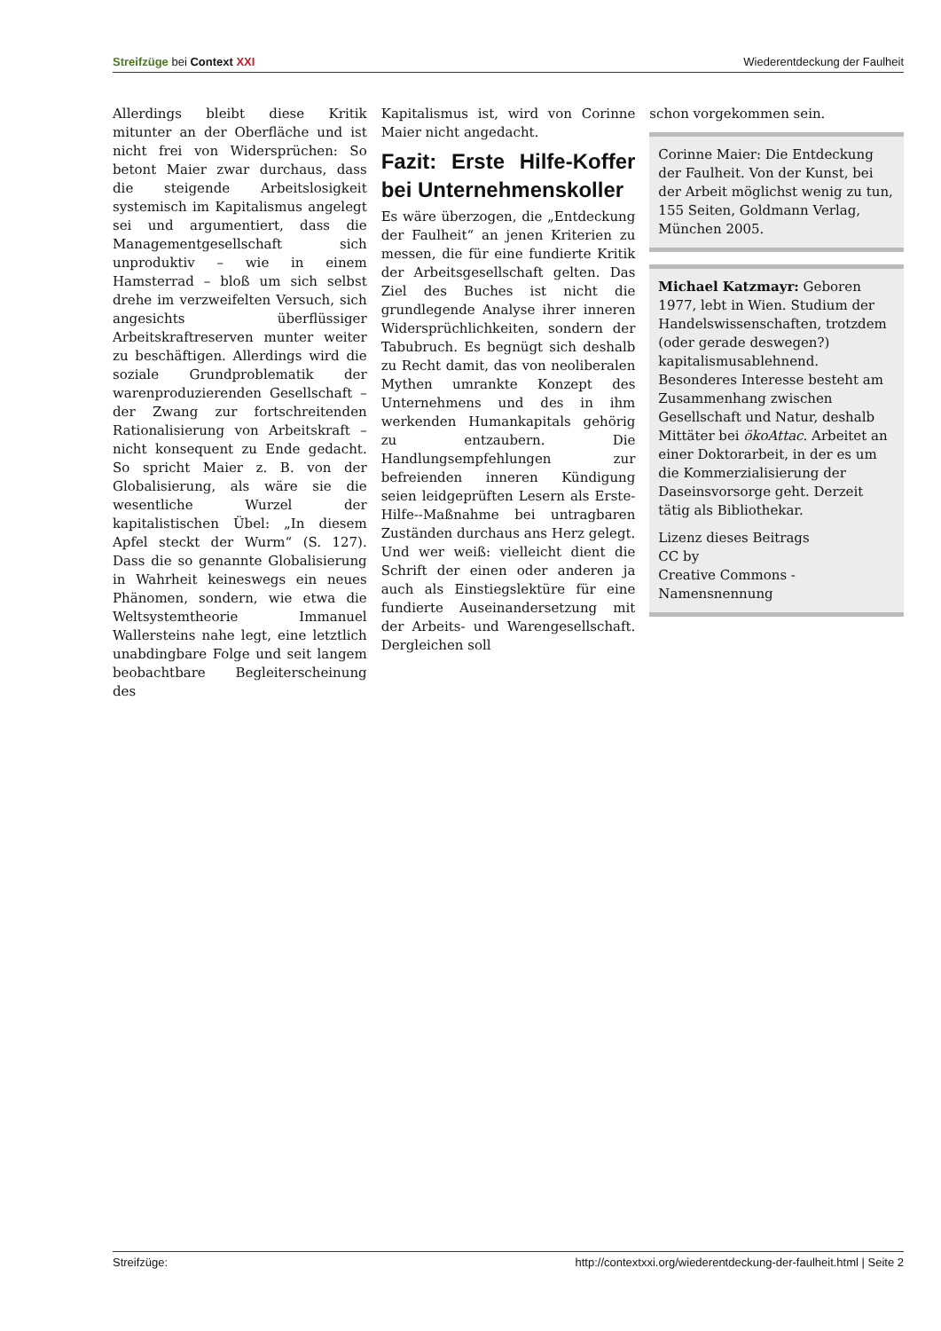Streifzüge bei Context XXI Wiederentdeckung der Faulheit
Allerdings bleibt diese Kritik mitunter an der Oberfläche und ist nicht frei von Widersprüchen: So betont Maier zwar durchaus, dass die steigende Arbeitslosigkeit systemisch im Kapitalismus angelegt sei und argumentiert, dass die Managementgesellschaft sich unproduktiv – wie in einem Hamsterrad – bloß um sich selbst drehe im verzweifelten Versuch, sich angesichts überflüssiger Arbeitskraftreserven munter weiter zu beschäftigen. Allerdings wird die soziale Grundproblematik der warenproduzierenden Gesellschaft – der Zwang zur fortschreitenden Rationalisierung von Arbeitskraft – nicht konsequent zu Ende gedacht. So spricht Maier z. B. von der Globalisierung, als wäre sie die wesentliche Wurzel der kapitalistischen Übel: „In diesem Apfel steckt der Wurm“ (S. 127). Dass die so genannte Globalisierung in Wahrheit keineswegs ein neues Phänomen, sondern, wie etwa die Weltsystemtheorie Immanuel Wallersteins nahe legt, eine letztlich unabdingbare Folge und seit langem beobachtbare Begleiterscheinung des
Kapitalismus ist, wird von Corinne Maier nicht angedacht.
Fazit: Erste Hilfe-Koffer bei Unternehmenskoller
Es wäre überzogen, die „Entdeckung der Faulheit“ an jenen Kriterien zu messen, die für eine fundierte Kritik der Arbeitsgesellschaft gelten. Das Ziel des Buches ist nicht die grundlegende Analyse ihrer inneren Widersprüchlichkeiten, sondern der Tabubruch. Es begnügt sich deshalb zu Recht damit, das von neoliberalen Mythen umrankte Konzept des Unternehmens und des in ihm werkenden Humankapitals gehörig zu entzaubern. Die Handlungsempfehlungen zur befreienden inneren Kündigung seien leidgeprüften Lesern als Erste-Hilfe--Maßnahme bei untragbaren Zuständen durchaus ans Herz gelegt. Und wer weiß: vielleicht dient die Schrift der einen oder anderen ja auch als Einstiegslektüre für eine fundierte Auseinandersetzung mit der Arbeits- und Warengesellschaft. Dergleichen soll
schon vorgekommen sein.
Corinne Maier: Die Entdeckung der Faulheit. Von der Kunst, bei der Arbeit möglichst wenig zu tun, 155 Seiten, Goldmann Verlag, München 2005.
Michael Katzmayr: Geboren 1977, lebt in Wien. Studium der Handelswissenschaften, trotzdem (oder gerade deswegen?) kapitalismusablehnend. Besonderes Interesse besteht am Zusammenhang zwischen Gesellschaft und Natur, deshalb Mittäter bei ökoAttac. Arbeitet an einer Doktorarbeit, in der es um die Kommerzialisierung der Daseinsvorsorge geht. Derzeit tätig als Bibliothekar.
Lizenz dieses Beitrags
CC by
Creative Commons - Namensnennung
Streifzüge: http://contextxxi.org/wiederentdeckung-der-faulheit.html | Seite 2